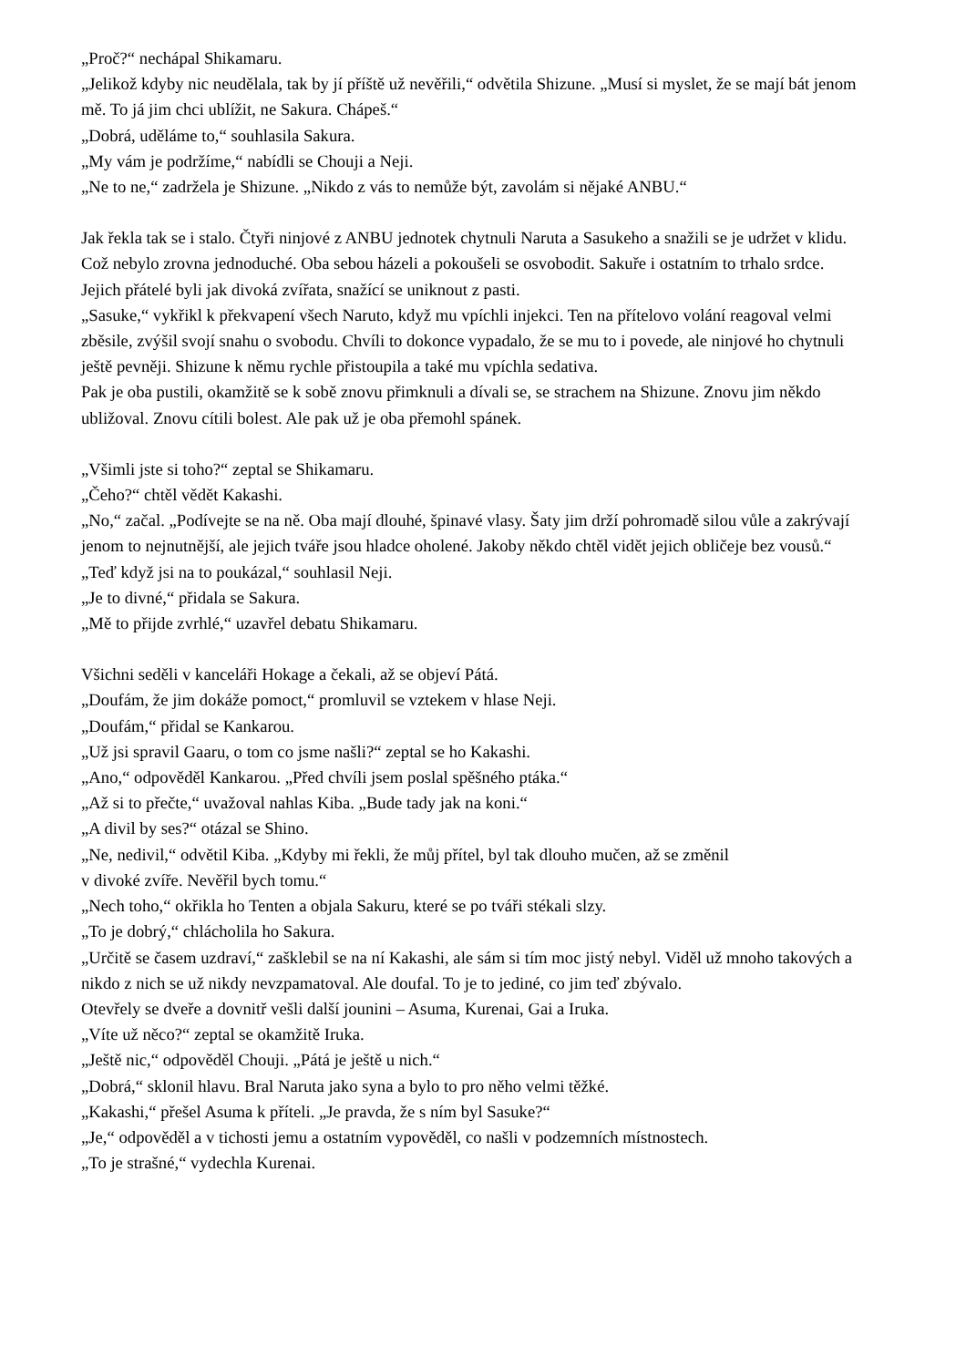„Proč?“ nechápal Shikamaru.
„Jelikož kdyby nic neudělala, tak by jí příště už nevěřili,“ odvětila Shizune. „Musí si myslet, že se mají bát jenom mě. To já jim chci ublížit, ne Sakura. Chápeš.“
„Dobrá, uděláme to,“ souhlasila Sakura.
„My vám je podržíme,“ nabídli se Chouji a Neji.
„Ne to ne,“ zadržela je Shizune. „Nikdo z vás to nemůže být, zavolám si nějaké ANBU.“
Jak řekla tak se i stalo. Čtyři ninjové z ANBU jednotek chytnuli Naruta a Sasukeho a snažili se je udržet v klidu. Což nebylo zrovna jednoduché. Oba sebou házeli a pokoušeli se osvobodit. Sakuře i ostatním to trhalo srdce. Jejich přátelé byli jak divoká zvířata, snažící se uniknout z pasti.
„Sasuke,“ vykřikl k překvapení všech Naruto, když mu vpíchli injekci. Ten na přítelovo volání reagoval velmi zběsile, zvýšil svojí snahu o svobodu. Chvíli to dokonce vypadalo, že se mu to i povede, ale ninjové ho chytnuli ještě pevněji. Shizune k němu rychle přistoupila a také mu vpíchla sedativa.
Pak je oba pustili, okamžitě se k sobě znovu přimknuli a dívali se, se strachem na Shizune. Znovu jim někdo ubližoval. Znovu cítili bolest. Ale pak už je oba přemohl spánek.
„Všimli jste si toho?“ zeptal se Shikamaru.
„Čeho?“ chtěl vědět Kakashi.
„No,“ začal. „Podívejte se na ně. Oba mají dlouhé, špinavé vlasy. Šaty jim drží pohromadě silou vůle a zakrývají jenom to nejnutnější, ale jejich tváře jsou hladce oholené. Jakoby někdo chtěl vidět jejich obličeje bez vousů.“
„Teď když jsi na to poukázal,“ souhlasil Neji.
„Je to divné,“ přidala se Sakura.
„Mě to přijde zvrhlé,“ uzavřel debatu Shikamaru.
Všichni seděli v kanceláři Hokage a čekali, až se objeví Pátá.
„Doufám, že jim dokáže pomoct,“ promluvil se vztekem v hlase Neji.
„Doufám,“ přidal se Kankarou.
„Už jsi spravil Gaaru, o tom co jsme našli?“ zeptal se ho Kakashi.
„Ano,“ odpověděl Kankarou. „Před chvíli jsem poslal spěšného ptáka.“
„Až si to přečte,“ uvažoval nahlas Kiba. „Bude tady jak na koni.“
„A divil by ses?“ otázal se Shino.
„Ne, nedivil,“ odvětil Kiba. „Kdyby mi řekli, že můj přítel, byl tak dlouho mučen, až se změnil
v divoké zvíře. Nevěřil bych tomu.“
„Nech toho,“ okřikla ho Tenten a objala Sakuru, které se po tváři stékali slzy.
„To je dobrý,“ chlácholila ho Sakura.
„Určitě se časem uzdraví,“ zašklebil se na ní Kakashi, ale sám si tím moc jistý nebyl. Viděl už mnoho takových a nikdo z nich se už nikdy nevzpamatoval. Ale doufal. To je to jediné, co jim teď zbývalo.
Otevřely se dveře a dovnitř vešli další jounini – Asuma, Kurenai, Gai a Iruka.
„Víte už něco?“ zeptal se okamžitě Iruka.
„Ještě nic,“ odpověděl Chouji. „Pátá je ještě u nich.“
„Dobrá,“ sklonil hlavu. Bral Naruta jako syna a bylo to pro něho velmi těžké.
„Kakashi,“ přešel Asuma k příteli. „Je pravda, že s ním byl Sasuke?“
„Je,“ odpověděl a v tichosti jemu a ostatním vypověděl, co našli v podzemních místnostech.
„To je strašné,“ vydechla Kurenai.